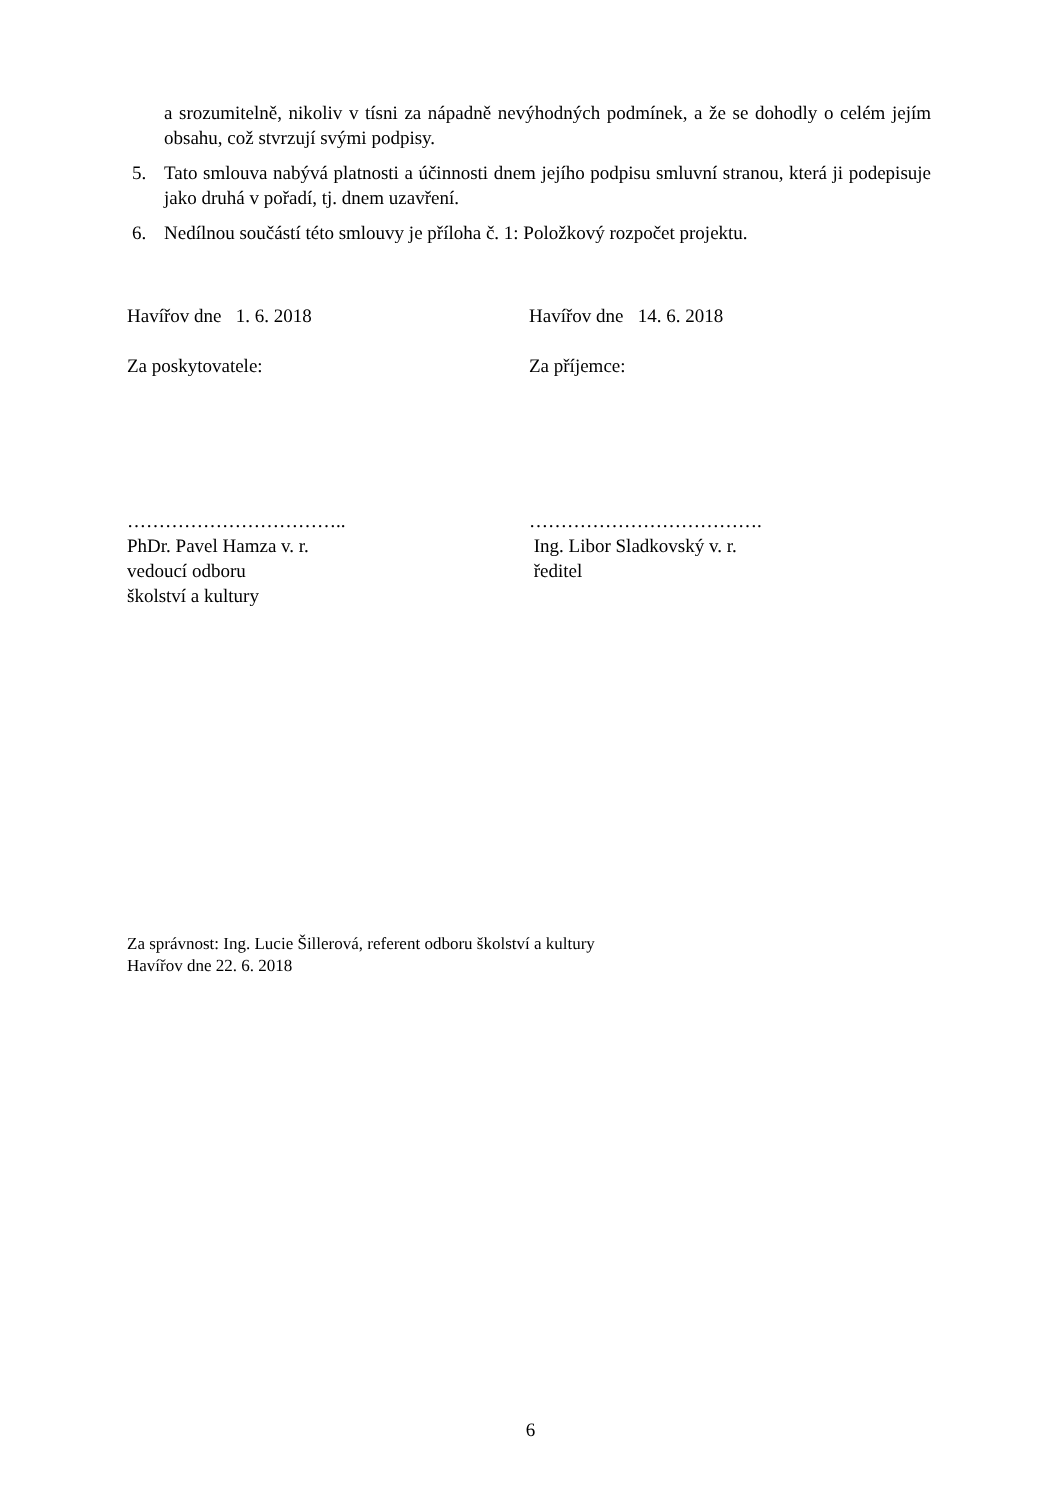a srozumitelně, nikoliv v tísni za nápadně nevýhodných podmínek, a že se dohodly o celém jejím obsahu, což stvrzují svými podpisy.
5. Tato smlouva nabývá platnosti a účinnosti dnem jejího podpisu smluvní stranou, která ji podepisuje jako druhá v pořadí, tj. dnem uzavření.
6. Nedílnou součástí této smlouvy je příloha č. 1: Položkový rozpočet projektu.
Havířov dne 1. 6. 2018 Havířov dne 14. 6. 2018
Za poskytovatele: Za příjemce:
……………………………..
PhDr. Pavel Hamza v. r.
vedoucí odboru
školství a kultury
……………………………….
Ing. Libor Sladkovský v. r.
ředitel
Za správnost: Ing. Lucie Šillerová, referent odboru školství a kultury
Havířov dne 22. 6. 2018
6